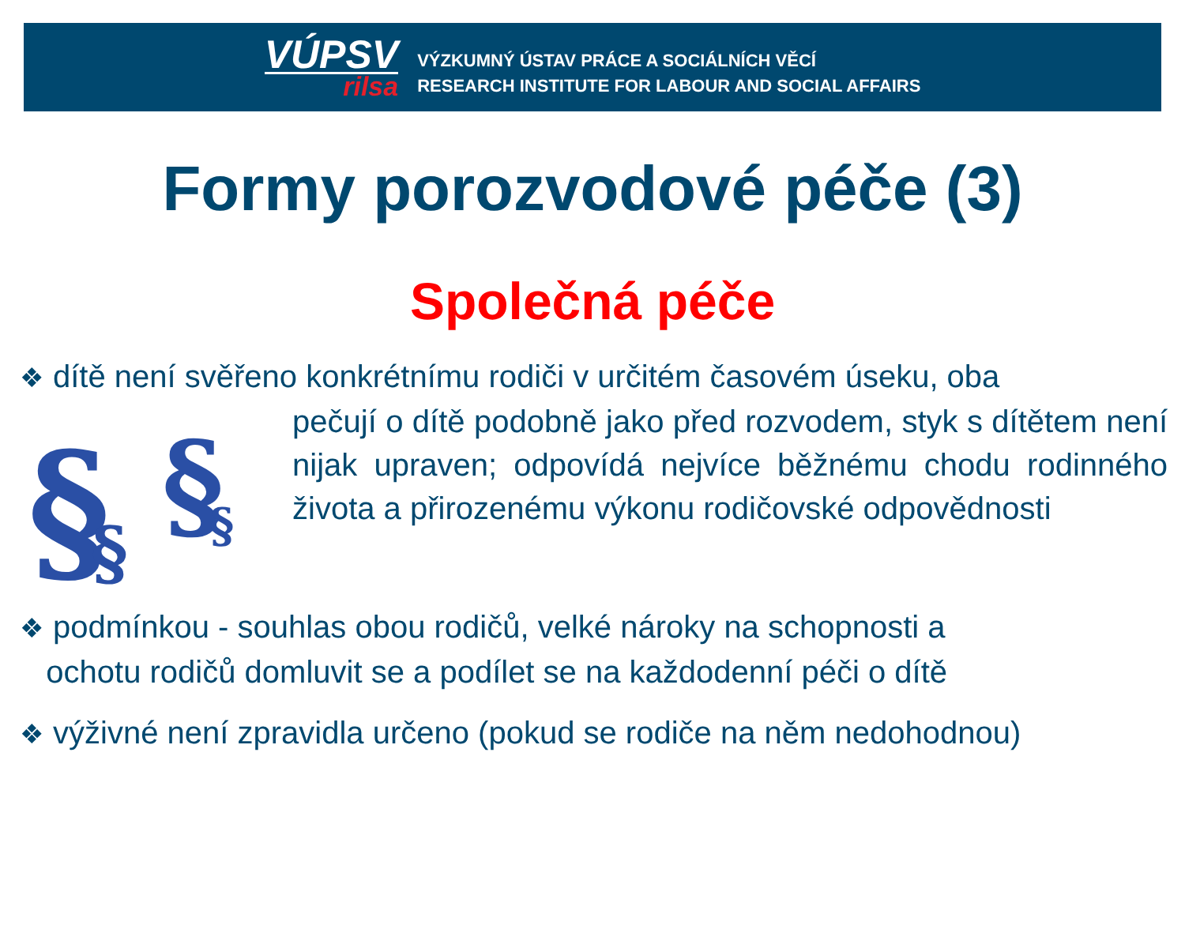VÚPSV
rilsa
VÝZKUMNÝ ÚSTAV PRÁCE A SOCIÁLNÍCH VĚCÍ
RESEARCH INSTITUTE FOR LABOUR AND SOCIAL AFFAIRS
Formy porozvodové péče (3)
Společná péče
❖ dítě není svěřeno konkrétnímu rodiči v určitém časovém úseku, oba
§
§
§
§
pečují o dítě podobně jako před rozvodem, styk s dítětem není nijak upraven; odpovídá nejvíce běžnému chodu rodinného života a přirozenému výkonu rodičovské odpovědnosti
❖ podmínkou - souhlas obou rodičů, velké nároky na schopnosti a
ochotu rodičů domluvit se a podílet se na každodenní péči o dítě
❖ výživné není zpravidla určeno (pokud se rodiče na něm nedohodnou)